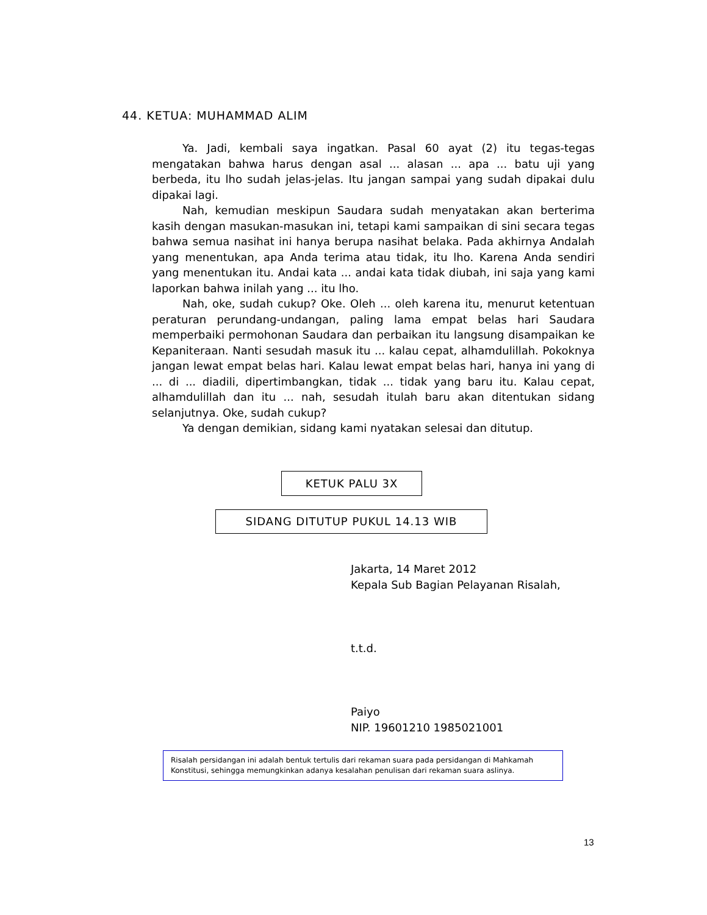44. KETUA: MUHAMMAD ALIM
Ya. Jadi, kembali saya ingatkan. Pasal 60 ayat (2) itu tegas-tegas mengatakan bahwa harus dengan asal ... alasan ... apa ... batu uji yang berbeda, itu lho sudah jelas-jelas. Itu jangan sampai yang sudah dipakai dulu dipakai lagi.
Nah, kemudian meskipun Saudara sudah menyatakan akan berterima kasih dengan masukan-masukan ini, tetapi kami sampaikan di sini secara tegas bahwa semua nasihat ini hanya berupa nasihat belaka. Pada akhirnya Andalah yang menentukan, apa Anda terima atau tidak, itu lho. Karena Anda sendiri yang menentukan itu. Andai kata ... andai kata tidak diubah, ini saja yang kami laporkan bahwa inilah yang ... itu lho.
Nah, oke, sudah cukup? Oke. Oleh ... oleh karena itu, menurut ketentuan peraturan perundang-undangan, paling lama empat belas hari Saudara memperbaiki permohonan Saudara dan perbaikan itu langsung disampaikan ke Kepaniteraan. Nanti sesudah masuk itu ... kalau cepat, alhamdulillah. Pokoknya jangan lewat empat belas hari. Kalau lewat empat belas hari, hanya ini yang di ... di ... diadili, dipertimbangkan, tidak ... tidak yang baru itu. Kalau cepat, alhamdulillah dan itu ... nah, sesudah itulah baru akan ditentukan sidang selanjutnya. Oke, sudah cukup?
Ya dengan demikian, sidang kami nyatakan selesai dan ditutup.
KETUK PALU 3X
SIDANG DITUTUP PUKUL 14.13 WIB
Jakarta, 14 Maret 2012
Kepala Sub Bagian Pelayanan Risalah,
t.t.d.
Paiyo
NIP. 19601210 1985021001
Risalah persidangan ini adalah bentuk tertulis dari rekaman suara pada persidangan di Mahkamah Konstitusi, sehingga memungkinkan adanya kesalahan penulisan dari rekaman suara aslinya.
13